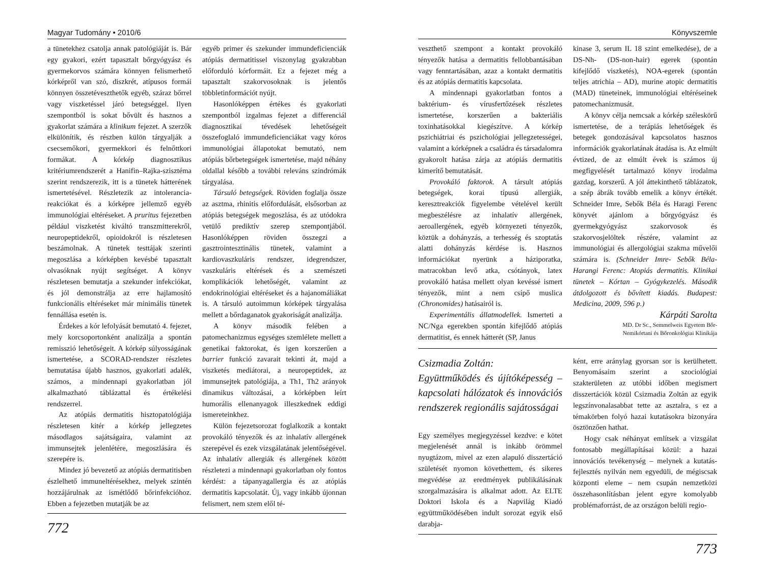Magyar Tudomány • 2010/6
a tünetekhez csatolja annak patológiáját is. Bár egy gyakori, ezért tapasztalt bőrgyógyász és gyermekorvos számára könnyen felismerhető kórképről van szó, diszkrét, atípusos formái könnyen összetéveszthetők egyéb, száraz bőrrel vagy viszketéssel járó betegséggel. Ilyen szempontból is sokat bővült és hasznos a gyakorlat számára a klinikum fejezet. A szerzők elkülönítik, és részben külön tárgyalják a csecsemőkori, gyermekkori és felnőttkori formákat. A kórkép diagnosztikus kritériumrendszerét a Hanifin–Rajka-szisztéma szerint rendszerezik, itt is a tünetek hátterének ismertetésével. Részletezik az intolerancia-reakciókat és a kórképre jellemző egyéb immunológiai eltéréseket. A pruritus fejezetben például viszketést kiváltó transzmitterekről, neuropeptidekről, opioidokról is részletesen beszámolnak. A tünetek testtájak szerinti megoszlása a kórképben kevésbé tapasztalt olvasóknak nyújt segítséget. A könyv részletesen bemutatja a szekunder infekciókat, és jól demonstrálja az erre hajlamosító funkcionális eltéréseket már minimális tünetek fennállása esetén is.
Érdekes a kór lefolyását bemutató 4. fejezet, mely korcsoportonként analizálja a spontán remisszió lehetőségeit. A kórkép súlyosságának ismertetése, a SCORAD-rendszer részletes bemutatása újabb hasznos, gyakorlati adalék, számos, a mindennapi gyakorlatban jól alkalmazható táblázattal és értékelési rendszerrel.
Az atópiás dermatitis hisztopatológiája részletesen kitér a kórkép jellegzetes másodlagos sajátságaira, valamint az immunsejtek jelenlétére, megoszlására és szerepére is.
Mindez jó bevezető az atópiás dermatitisben észlelhető immuneltérésekhez, melyek szintén hozzájárulnak az ismétlődő bőrinfekcióhoz. Ebben a fejezetben mutatják be az
egyéb primer és szekunder immundeficienciák atópiás dermatitissel viszonylag gyakrabban előforduló kórformáit. Ez a fejezet még a tapasztalt szakorvosoknak is jelentős többletinformációt nyújt.
Hasonlóképpen értékes és gyakorlati szempontból izgalmas fejezet a differenciál diagnosztikai tévedések lehetőségeit összefoglaló immundeficienciákat vagy kóros immunológiai állapotokat bemutató, nem atópiás bőrbetegségek ismertetése, majd néhány oldallal később a további releváns szindrómák tárgyalása.
Társuló betegségek. Röviden foglalja össze az asztma, rhinitis előfordulását, elsősorban az atópiás betegségek megoszlása, és az utódokra vetülő prediktív szerep szempontjából. Hasonlóképpen röviden összegzi a gasztrointesztinális tünetek, valamint a kardiovaszkuláris rendszer, idegrendszer, vaszkuláris eltérések és a szemészeti komplikációk lehetőségét, valamint az endokrinológiai eltéréseket és a hajanomáliákat is. A társuló autoimmun kórképek tárgyalása mellett a bőrdaganatok gyakoriságát analizálja.
A könyv második felében a patomechanizmus egységes szemlélete mellett a genetikai faktorokat, és igen korszerűen a barrier funkció zavarait tekinti át, majd a viszketés mediátorai, a neuropeptidek, az immunsejtek patológiája, a Th1, Th2 arányok dinamikus változásai, a kórképben leírt humorális ellenanyagok illeszkednek eddigi ismereteinkhez.
Külön fejezetsorozat foglalkozik a kontakt provokáló tényezők és az inhalatív allergének szerepével és ezek vizsgálatának jelentőségével. Az inhalatív allergiák és allergének között részletezi a mindennapi gyakorlatban oly fontos kérdést: a tápanyagallergia és az atópiás dermatitis kapcsolatát. Új, vagy inkább újonnan felismert, nem szem elől té-
772
Könyvszemle
veszthető szempont a kontakt provokáló tényezők hatása a dermatitis fellobbantásában vagy fenntartásában, azaz a kontakt dermatitis és az atópiás dermatitis kapcsolata.
A mindennapi gyakorlatban fontos a baktérium- és vírusfertőzések részletes ismertetése, korszerűen a bakteriális toxinhatásokkal kiegészítve. A kórkép pszichiátriai és pszichológiai jellegzetességei, valamint a kórképnek a családra és társadalomra gyakorolt hatása zárja az atópiás dermatitis kimerítő bemutatását.
Provokáló faktorok. A társult atópiás betegségek, korai típusú allergiák, keresztreakciók figyelembe vételével került megbeszélésre az inhalatív allergének, aeroallergének, egyéb környezeti tényezők, köztük a dohányzás, a terhesség és szoptatás alatti dohányzás kérdése is. Hasznos információkat nyerünk a háziporatka, matracokban levő atka, csótányok, latex provokáló hatása mellett olyan kevéssé ismert tényezők, mint a nem csípő muslica (Chronomides) hatásairól is.
Experimentális állatmodellek. Ismerteti a NC/Nga egerekben spontán kifejlődő atópiás dermatitist, és ennek hátterét (SP, Janus
kinase 3, serum IL 18 szint emelkedése), de a DS-Nh- (DS-non-hair) egerek (spontán kifejlődő viszketés), NOA-egerek (spontán teljes atrichia – AD), murine atopic dermatitis (MAD) tüneteinek, immunológiai eltéréseinek patomechanizmusát.
A könyv célja nemcsak a kórkép széleskörű ismertetése, de a terápiás lehetőségek és betegek gondozásával kapcsolatos hasznos információk gyakorlatának átadása is. Az elmúlt évtized, de az elmúlt évek is számos új megfigyelését tartalmazó könyv irodalma gazdag, korszerű. A jól áttekinthető táblázatok, a szép ábrák tovább emelik a könyv értékét. Schneider Imre, Sebők Béla és Haragi Ferenc könyvét ajánlom a bőrgyógyász és gyermekgyógyász szakorvosok és szakorvosjelöltek részére, valamint az immunológiai és allergológiai szakma művelői számára is. (Schneider Imre- Sebők Béla- Harangi Ferenc: Atopiás dermatitis. Klinikai tünetek – Kórtan – Gyógykezelés. Második átdolgozott és bővített kiadás. Budapest: Medicina, 2009, 596 p.)
Kárpáti Sarolta
MD. Dr Sc., Semmelweis Egyetem Bőr-
Nemikórtani és Bőronkológiai Klinikája
Csizmadia Zoltán:
Együttműködés és újítóképesség – kapcsolati hálózatok és innovációs rendszerek regionális sajátosságai
Egy személyes megjegyzéssel kezdve: e kötet megjelenését annál is inkább örömmel nyugtázom, mivel az ezen alapuló disszertáció születését nyomon követhettem, és sikeres megvédése az eredmények publikálásának szorgalmazására is alkalmat adott. Az ELTE Doktori Iskola és a Napvilág Kiadó együttműködésében indult sorozat egyik első darabja-
ként, erre aránylag gyorsan sor is kerülhetett. Benyomásaim szerint a szociológiai szakterületen az utóbbi időben megismert disszertációk közül Csizmadia Zoltán az egyik legszínvonalasabbat tette az asztalra, s ez a témakörben folyó hazai kutatásokra bizonyára ösztönzően hathat.
Hogy csak néhányat említsek a vizsgálat fontosabb megállapításai közül: a hazai innovációs tevékenység – melynek a kutatás-fejlesztés nyilván nem egyedüli, de mégiscsak központi eleme – nem csupán nemzetközi összehasonlításban jelent egyre komolyabb problémaforrást, de az országon belüli regio-
773